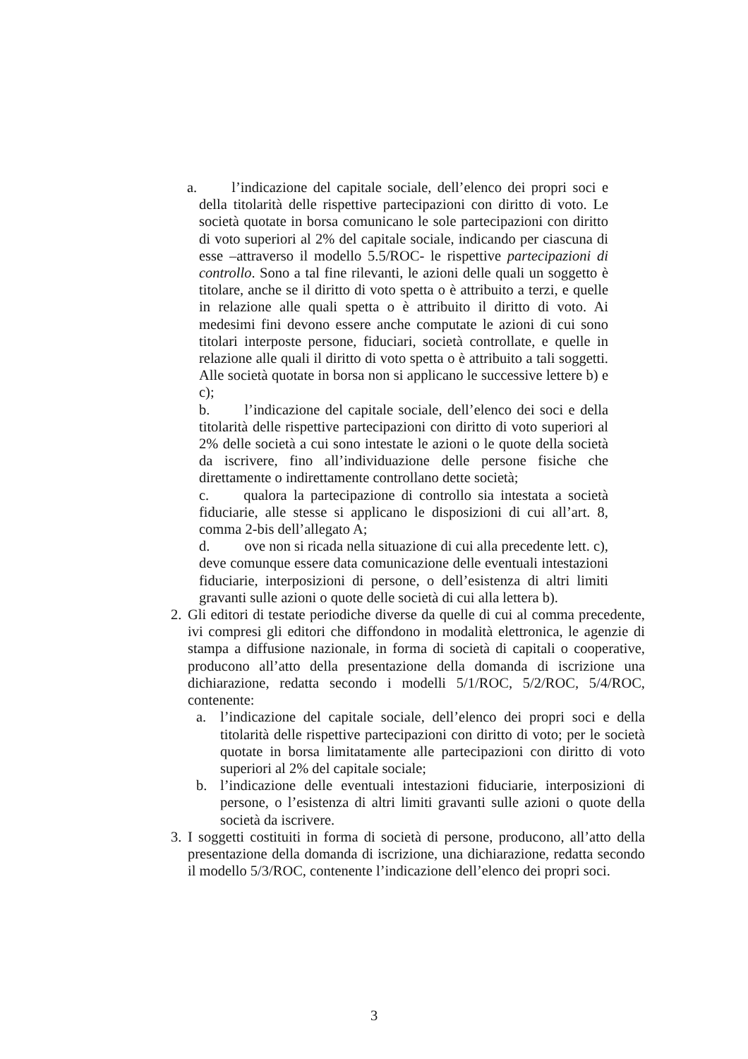a. l’indicazione del capitale sociale, dell’elenco dei propri soci e della titolarità delle rispettive partecipazioni con diritto di voto. Le società quotate in borsa comunicano le sole partecipazioni con diritto di voto superiori al 2% del capitale sociale, indicando per ciascuna di esse –attraverso il modello 5.5/ROC- le rispettive partecipazioni di controllo. Sono a tal fine rilevanti, le azioni delle quali un soggetto è titolare, anche se il diritto di voto spetta o è attribuito a terzi, e quelle in relazione alle quali spetta o è attribuito il diritto di voto. Ai medesimi fini devono essere anche computate le azioni di cui sono titolari interposte persone, fiduciari, società controllate, e quelle in relazione alle quali il diritto di voto spetta o è attribuito a tali soggetti. Alle società quotate in borsa non si applicano le successive lettere b) e c);
b. l’indicazione del capitale sociale, dell’elenco dei soci e della titolarità delle rispettive partecipazioni con diritto di voto superiori al 2% delle società a cui sono intestate le azioni o le quote della società da iscrivere, fino all’individuazione delle persone fisiche che direttamente o indirettamente controllano dette società;
c. qualora la partecipazione di controllo sia intestata a società fiduciarie, alle stesse si applicano le disposizioni di cui all’art. 8, comma 2-bis dell’allegato A;
d. ove non si ricada nella situazione di cui alla precedente lett. c), deve comunque essere data comunicazione delle eventuali intestazioni fiduciarie, interposizioni di persone, o dell’esistenza di altri limiti gravanti sulle azioni o quote delle società di cui alla lettera b).
2.
Gli editori di testate periodiche diverse da quelle di cui al comma precedente, ivi compresi gli editori che diffondono in modalità elettronica, le agenzie di stampa a diffusione nazionale, in forma di società di capitali o cooperative, producono all’atto della presentazione della domanda di iscrizione una dichiarazione, redatta secondo i modelli 5/1/ROC, 5/2/ROC, 5/4/ROC, contenente:
a. l’indicazione del capitale sociale, dell’elenco dei propri soci e della titolarità delle rispettive partecipazioni con diritto di voto; per le società quotate in borsa limitatamente alle partecipazioni con diritto di voto superiori al 2% del capitale sociale;
b. l’indicazione delle eventuali intestazioni fiduciarie, interposizioni di persone, o l’esistenza di altri limiti gravanti sulle azioni o quote della società da iscrivere.
3.
I soggetti costituiti in forma di società di persone, producono, all’atto della presentazione della domanda di iscrizione, una dichiarazione, redatta secondo il modello 5/3/ROC, contenente l’indicazione dell’elenco dei propri soci.
3